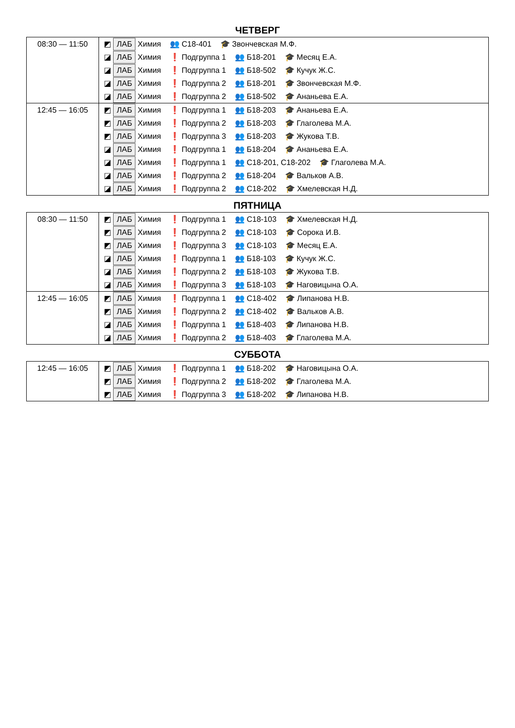ЧЕТВЕРГ
| 08:30 — 11:50 | ◩ ЛАБ Химия 👥 С18-401 🎓 Звончевская М.Ф. ◪ ЛАБ Химия ❗ Подгруппа 1 👥 Б18-201 🎓 Месяц Е.А. ◪ ЛАБ Химия ❗ Подгруппа 1 👥 Б18-502 🎓 Кучук Ж.С. ◪ ЛАБ Химия ❗ Подгруппа 2 👥 Б18-201 🎓 Звончевская М.Ф. ◪ ЛАБ Химия ❗ Подгруппа 2 👥 Б18-502 🎓 Ананьева Е.А. |
| 12:45 — 16:05 | ◩ ЛАБ Химия ❗ Подгруппа 1 👥 Б18-203 🎓 Ананьева Е.А. ◩ ЛАБ Химия ❗ Подгруппа 2 👥 Б18-203 🎓 Глаголева М.А. ◩ ЛАБ Химия ❗ Подгруппа 3 👥 Б18-203 🎓 Жукова Т.В. ◪ ЛАБ Химия ❗ Подгруппа 1 👥 Б18-204 🎓 Ананьева Е.А. ◪ ЛАБ Химия ❗ Подгруппа 1 👥 С18-201, С18-202 🎓 Глаголева М.А. ◪ ЛАБ Химия ❗ Подгруппа 2 👥 Б18-204 🎓 Вальков А.В. ◪ ЛАБ Химия ❗ Подгруппа 2 👥 С18-202 🎓 Хмелевская Н.Д. |
ПЯТНИЦА
| 08:30 — 11:50 | ◩ ЛАБ Химия ❗ Подгруппа 1 👥 С18-103 🎓 Хмелевская Н.Д. ◩ ЛАБ Химия ❗ Подгруппа 2 👥 С18-103 🎓 Сорока И.В. ◩ ЛАБ Химия ❗ Подгруппа 3 👥 С18-103 🎓 Месяц Е.А. ◪ ЛАБ Химия ❗ Подгруппа 1 👥 Б18-103 🎓 Кучук Ж.С. ◪ ЛАБ Химия ❗ Подгруппа 2 👥 Б18-103 🎓 Жукова Т.В. ◪ ЛАБ Химия ❗ Подгруппа 3 👥 Б18-103 🎓 Наговицына О.А. |
| 12:45 — 16:05 | ◩ ЛАБ Химия ❗ Подгруппа 1 👥 С18-402 🎓 Липанова Н.В. ◩ ЛАБ Химия ❗ Подгруппа 2 👥 С18-402 🎓 Вальков А.В. ◪ ЛАБ Химия ❗ Подгруппа 1 👥 Б18-403 🎓 Липанова Н.В. ◪ ЛАБ Химия ❗ Подгруппа 2 👥 Б18-403 🎓 Глаголева М.А. |
СУББОТА
| 12:45 — 16:05 | ◩ ЛАБ Химия ❗ Подгруппа 1 👥 Б18-202 🎓 Наговицына О.А. ◩ ЛАБ Химия ❗ Подгруппа 2 👥 Б18-202 🎓 Глаголева М.А. ◩ ЛАБ Химия ❗ Подгруппа 3 👥 Б18-202 🎓 Липанова Н.В. |